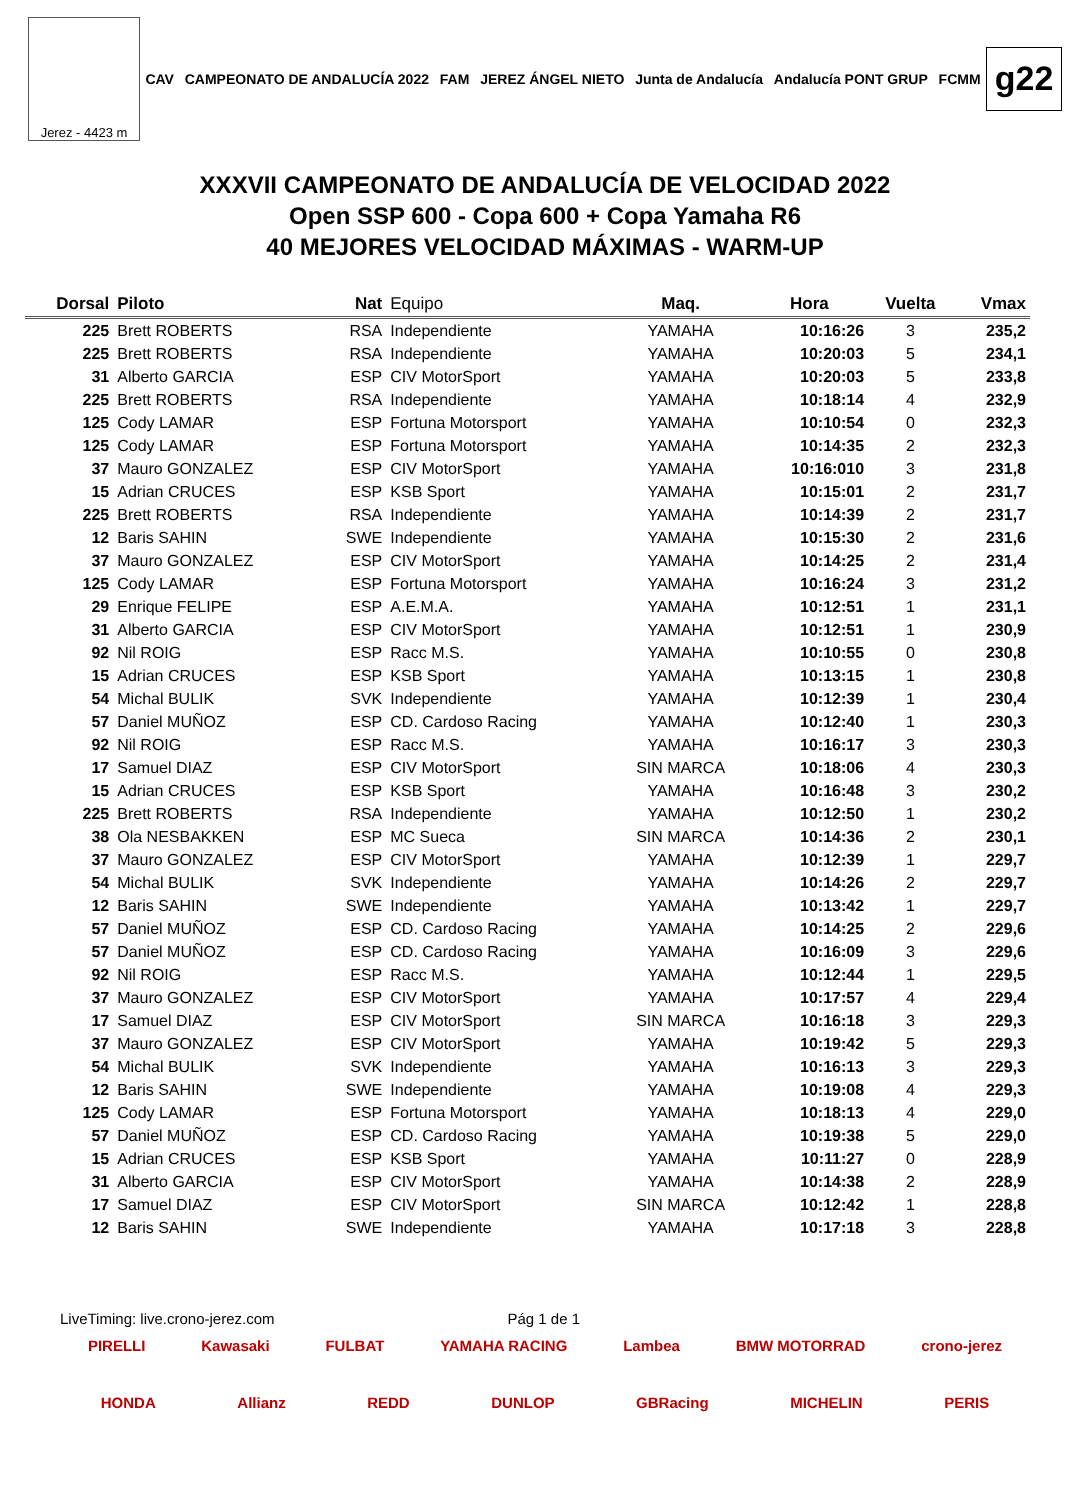Jerez - 4423 m
CAV CAMPEONATO DE ANDALUCÍA 2022 FAM JEREZ ÁNGEL NIETO Junta de Andalucía Andalucía PONT GRUP FCMM
g22
XXXVII CAMPEONATO DE ANDALUCÍA DE VELOCIDAD 2022
Open SSP 600 - Copa 600 + Copa Yamaha R6
40 MEJORES VELOCIDAD MÁXIMAS - WARM-UP
| Dorsal | Piloto | Nat | Equipo | Maq. | Hora | Vuelta | Vmax |
| --- | --- | --- | --- | --- | --- | --- | --- |
| 225 | Brett ROBERTS | RSA | Independiente | YAMAHA | 10:16:26 | 3 | 235,2 |
| 225 | Brett ROBERTS | RSA | Independiente | YAMAHA | 10:20:03 | 5 | 234,1 |
| 31 | Alberto GARCIA | ESP | CIV MotorSport | YAMAHA | 10:20:03 | 5 | 233,8 |
| 225 | Brett ROBERTS | RSA | Independiente | YAMAHA | 10:18:14 | 4 | 232,9 |
| 125 | Cody LAMAR | ESP | Fortuna Motorsport | YAMAHA | 10:10:54 | 0 | 232,3 |
| 125 | Cody LAMAR | ESP | Fortuna Motorsport | YAMAHA | 10:14:35 | 2 | 232,3 |
| 37 | Mauro GONZALEZ | ESP | CIV MotorSport | YAMAHA | 10:16:010 | 3 | 231,8 |
| 15 | Adrian CRUCES | ESP | KSB Sport | YAMAHA | 10:15:01 | 2 | 231,7 |
| 225 | Brett ROBERTS | RSA | Independiente | YAMAHA | 10:14:39 | 2 | 231,7 |
| 12 | Baris SAHIN | SWE | Independiente | YAMAHA | 10:15:30 | 2 | 231,6 |
| 37 | Mauro GONZALEZ | ESP | CIV MotorSport | YAMAHA | 10:14:25 | 2 | 231,4 |
| 125 | Cody LAMAR | ESP | Fortuna Motorsport | YAMAHA | 10:16:24 | 3 | 231,2 |
| 29 | Enrique FELIPE | ESP | A.E.M.A. | YAMAHA | 10:12:51 | 1 | 231,1 |
| 31 | Alberto GARCIA | ESP | CIV MotorSport | YAMAHA | 10:12:51 | 1 | 230,9 |
| 92 | Nil ROIG | ESP | Racc M.S. | YAMAHA | 10:10:55 | 0 | 230,8 |
| 15 | Adrian CRUCES | ESP | KSB Sport | YAMAHA | 10:13:15 | 1 | 230,8 |
| 54 | Michal BULIK | SVK | Independiente | YAMAHA | 10:12:39 | 1 | 230,4 |
| 57 | Daniel MUÑOZ | ESP | CD. Cardoso Racing | YAMAHA | 10:12:40 | 1 | 230,3 |
| 92 | Nil ROIG | ESP | Racc M.S. | YAMAHA | 10:16:17 | 3 | 230,3 |
| 17 | Samuel DIAZ | ESP | CIV MotorSport | SIN MARCA | 10:18:06 | 4 | 230,3 |
| 15 | Adrian CRUCES | ESP | KSB Sport | YAMAHA | 10:16:48 | 3 | 230,2 |
| 225 | Brett ROBERTS | RSA | Independiente | YAMAHA | 10:12:50 | 1 | 230,2 |
| 38 | Ola NESBAKKEN | ESP | MC Sueca | SIN MARCA | 10:14:36 | 2 | 230,1 |
| 37 | Mauro GONZALEZ | ESP | CIV MotorSport | YAMAHA | 10:12:39 | 1 | 229,7 |
| 54 | Michal BULIK | SVK | Independiente | YAMAHA | 10:14:26 | 2 | 229,7 |
| 12 | Baris SAHIN | SWE | Independiente | YAMAHA | 10:13:42 | 1 | 229,7 |
| 57 | Daniel MUÑOZ | ESP | CD. Cardoso Racing | YAMAHA | 10:14:25 | 2 | 229,6 |
| 57 | Daniel MUÑOZ | ESP | CD. Cardoso Racing | YAMAHA | 10:16:09 | 3 | 229,6 |
| 92 | Nil ROIG | ESP | Racc M.S. | YAMAHA | 10:12:44 | 1 | 229,5 |
| 37 | Mauro GONZALEZ | ESP | CIV MotorSport | YAMAHA | 10:17:57 | 4 | 229,4 |
| 17 | Samuel DIAZ | ESP | CIV MotorSport | SIN MARCA | 10:16:18 | 3 | 229,3 |
| 37 | Mauro GONZALEZ | ESP | CIV MotorSport | YAMAHA | 10:19:42 | 5 | 229,3 |
| 54 | Michal BULIK | SVK | Independiente | YAMAHA | 10:16:13 | 3 | 229,3 |
| 12 | Baris SAHIN | SWE | Independiente | YAMAHA | 10:19:08 | 4 | 229,3 |
| 125 | Cody LAMAR | ESP | Fortuna Motorsport | YAMAHA | 10:18:13 | 4 | 229,0 |
| 57 | Daniel MUÑOZ | ESP | CD. Cardoso Racing | YAMAHA | 10:19:38 | 5 | 229,0 |
| 15 | Adrian CRUCES | ESP | KSB Sport | YAMAHA | 10:11:27 | 0 | 228,9 |
| 31 | Alberto GARCIA | ESP | CIV MotorSport | YAMAHA | 10:14:38 | 2 | 228,9 |
| 17 | Samuel DIAZ | ESP | CIV MotorSport | SIN MARCA | 10:12:42 | 1 | 228,8 |
| 12 | Baris SAHIN | SWE | Independiente | YAMAHA | 10:17:18 | 3 | 228,8 |
LiveTiming: live.crono-jerez.com Pág 1 de 1
PIRELLI Kawasaki FULBAT YAMAHA RACING Lambea BMW MOTORRAD crono-jerez
HONDA Allianz REDD DUNLOP GBRacing MICHELIN PERIS